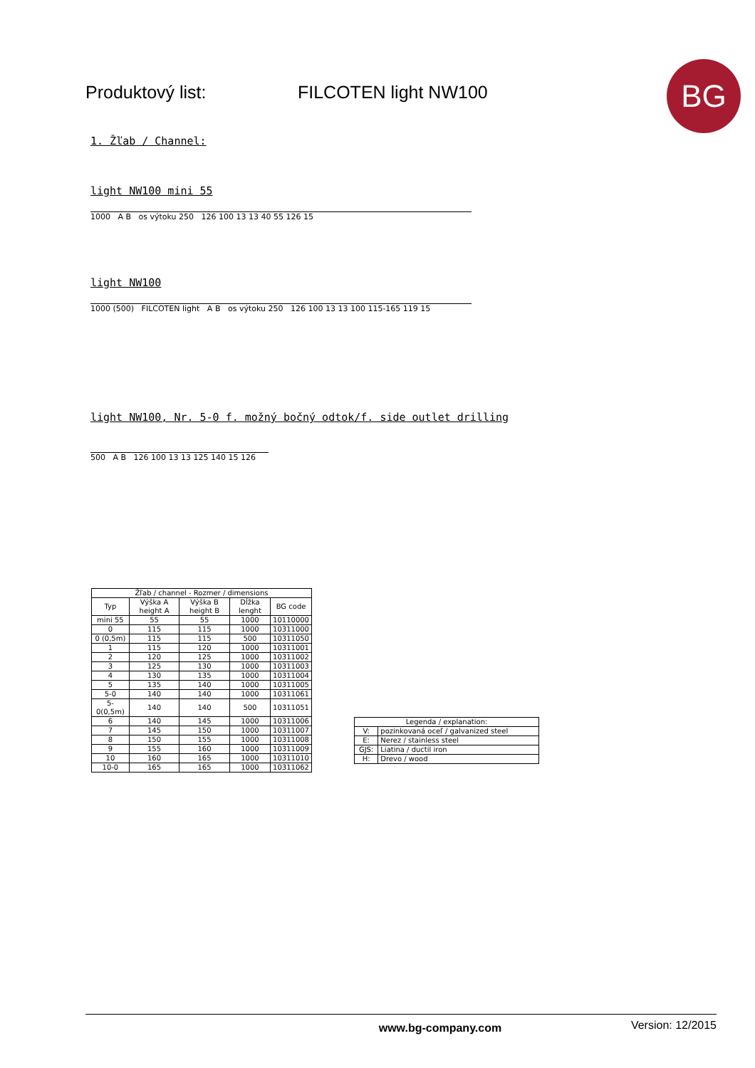Produktový list: FILCOTEN light NW100
BG
1. Žľab / Channel:
light NW100 mini 55
1000 A B os výtoku 250 126 100 13 13 40 55 126 15
light NW100
1000 (500) FILCOTEN light A B os výtoku 250 126 100 13 13 100 115-165 119 15
light NW100, Nr. 5-0 f. možný bočný odtok/f. side outlet drilling
500 A B 126 100 13 13 125 140 15 126
| Žľab / channel - Rozmer / dimensions | | | | |
| --- | --- | --- | --- | --- |
| Typ | Výška A height A | Výška B height B | Dĺžka lenght | BG code |
| mini 55 | 55 | 55 | 1000 | 10110000 |
| 0 | 115 | 115 | 1000 | 10311000 |
| 0 (0,5m) | 115 | 115 | 500 | 10311050 |
| 1 | 115 | 120 | 1000 | 10311001 |
| 2 | 120 | 125 | 1000 | 10311002 |
| 3 | 125 | 130 | 1000 | 10311003 |
| 4 | 130 | 135 | 1000 | 10311004 |
| 5 | 135 | 140 | 1000 | 10311005 |
| 5-0 | 140 | 140 | 1000 | 10311061 |
| 5-0(0,5m) | 140 | 140 | 500 | 10311051 |
| 6 | 140 | 145 | 1000 | 10311006 |
| 7 | 145 | 150 | 1000 | 10311007 |
| 8 | 150 | 155 | 1000 | 10311008 |
| 9 | 155 | 160 | 1000 | 10311009 |
| 10 | 160 | 165 | 1000 | 10311010 |
| 10-0 | 165 | 165 | 1000 | 10311062 |
| Legenda / explanation: | |
| --- | --- |
| V: | pozinkovaná oceľ / galvanized steel |
| E: | Nerez / stainless steel |
| GJS: | Liatina / ductil iron |
| H: | Drevo / wood |
www.bg-company.com Version: 12/2015